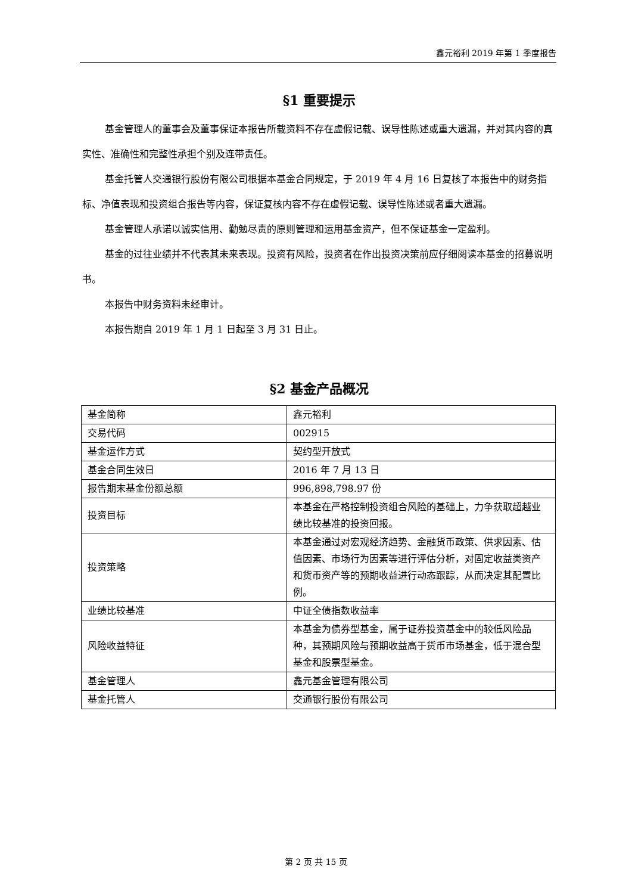鑫元裕利 2019 年第 1 季度报告
§1 重要提示
基金管理人的董事会及董事保证本报告所载资料不存在虚假记载、误导性陈述或重大遗漏，并对其内容的真实性、准确性和完整性承担个别及连带责任。
基金托管人交通银行股份有限公司根据本基金合同规定，于 2019 年 4 月 16 日复核了本报告中的财务指标、净值表现和投资组合报告等内容，保证复核内容不存在虚假记载、误导性陈述或者重大遗漏。
基金管理人承诺以诚实信用、勤勉尽责的原则管理和运用基金资产，但不保证基金一定盈利。
基金的过往业绩并不代表其未来表现。投资有风险，投资者在作出投资决策前应仔细阅读本基金的招募说明书。
本报告中财务资料未经审计。
本报告期自 2019 年 1 月 1 日起至 3 月 31 日止。
§2 基金产品概况
| 基金简称 | 鑫元裕利 |
| 交易代码 | 002915 |
| 基金运作方式 | 契约型开放式 |
| 基金合同生效日 | 2016 年 7 月 13 日 |
| 报告期末基金份额总额 | 996,898,798.97 份 |
| 投资目标 | 本基金在严格控制投资组合风险的基础上，力争获取超越业绩比较基准的投资回报。 |
| 投资策略 | 本基金通过对宏观经济趋势、金融货币政策、供求因素、估值因素、市场行为因素等进行评估分析，对固定收益类资产和货币资产等的预期收益进行动态跟踪，从而决定其配置比例。 |
| 业绩比较基准 | 中证全债指数收益率 |
| 风险收益特征 | 本基金为债券型基金，属于证券投资基金中的较低风险品种，其预期风险与预期收益高于货币市场基金，低于混合型基金和股票型基金。 |
| 基金管理人 | 鑫元基金管理有限公司 |
| 基金托管人 | 交通银行股份有限公司 |
第 2 页 共 15 页